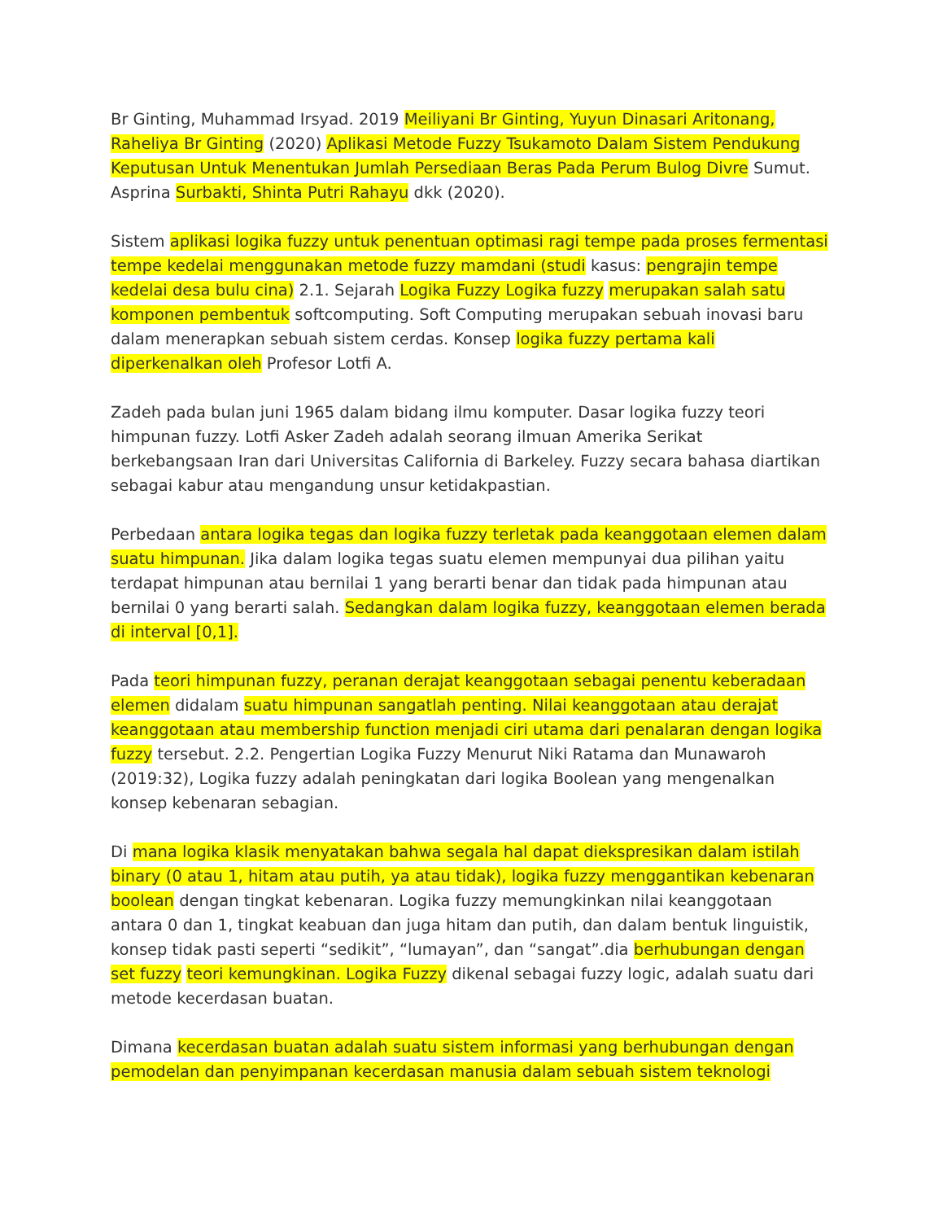Br Ginting, Muhammad Irsyad. 2019 Meiliyani Br Ginting, Yuyun Dinasari Aritonang, Raheliya Br Ginting (2020) Aplikasi Metode Fuzzy Tsukamoto Dalam Sistem Pendukung Keputusan Untuk Menentukan Jumlah Persediaan Beras Pada Perum Bulog Divre Sumut. Asprina Surbakti, Shinta Putri Rahayu dkk (2020).
Sistem aplikasi logika fuzzy untuk penentuan optimasi ragi tempe pada proses fermentasi tempe kedelai menggunakan metode fuzzy mamdani (studi kasus: pengrajin tempe kedelai desa bulu cina) 2.1. Sejarah Logika Fuzzy Logika fuzzy merupakan salah satu komponen pembentuk softcomputing. Soft Computing merupakan sebuah inovasi baru dalam menerapkan sebuah sistem cerdas. Konsep logika fuzzy pertama kali diperkenalkan oleh Profesor Lotfi A.
Zadeh pada bulan juni 1965 dalam bidang ilmu komputer. Dasar logika fuzzy teori himpunan fuzzy. Lotfi Asker Zadeh adalah seorang ilmuan Amerika Serikat berkebangsaan Iran dari Universitas California di Barkeley. Fuzzy secara bahasa diartikan sebagai kabur atau mengandung unsur ketidakpastian.
Perbedaan antara logika tegas dan logika fuzzy terletak pada keanggotaan elemen dalam suatu himpunan. Jika dalam logika tegas suatu elemen mempunyai dua pilihan yaitu terdapat himpunan atau bernilai 1 yang berarti benar dan tidak pada himpunan atau bernilai 0 yang berarti salah. Sedangkan dalam logika fuzzy, keanggotaan elemen berada di interval [0,1].
Pada teori himpunan fuzzy, peranan derajat keanggotaan sebagai penentu keberadaan elemen didalam suatu himpunan sangatlah penting. Nilai keanggotaan atau derajat keanggotaan atau membership function menjadi ciri utama dari penalaran dengan logika fuzzy tersebut. 2.2. Pengertian Logika Fuzzy Menurut Niki Ratama dan Munawaroh (2019:32), Logika fuzzy adalah peningkatan dari logika Boolean yang mengenalkan konsep kebenaran sebagian.
Di mana logika klasik menyatakan bahwa segala hal dapat diekspresikan dalam istilah binary (0 atau 1, hitam atau putih, ya atau tidak), logika fuzzy menggantikan kebenaran boolean dengan tingkat kebenaran. Logika fuzzy memungkinkan nilai keanggotaan antara 0 dan 1, tingkat keabuan dan juga hitam dan putih, dan dalam bentuk linguistik, konsep tidak pasti seperti “sedikit”, “lumayan”, dan “sangat”.dia berhubungan dengan set fuzzy teori kemungkinan. Logika Fuzzy dikenal sebagai fuzzy logic, adalah suatu dari metode kecerdasan buatan.
Dimana kecerdasan buatan adalah suatu sistem informasi yang berhubungan dengan pemodelan dan penyimpanan kecerdasan manusia dalam sebuah sistem teknologi